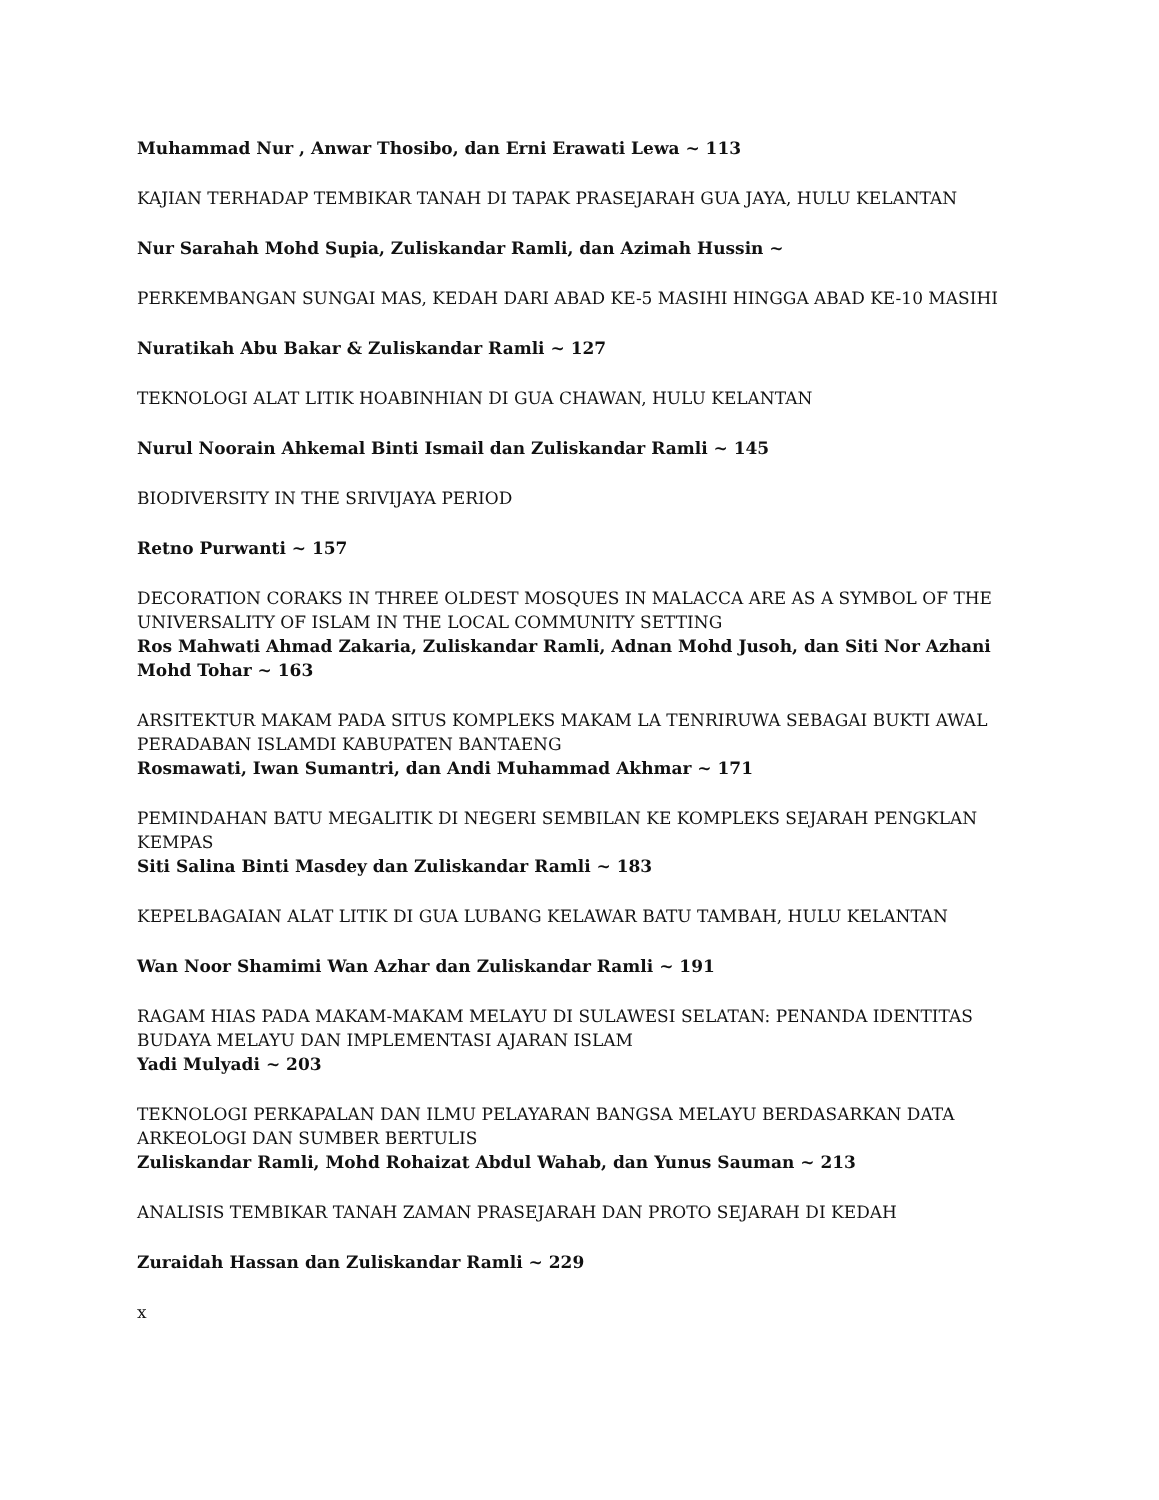Muhammad Nur , Anwar Thosibo, dan Erni Erawati Lewa ~ 113
KAJIAN TERHADAP TEMBIKAR TANAH DI TAPAK PRASEJARAH GUA JAYA, HULU KELANTAN
Nur Sarahah Mohd Supia, Zuliskandar Ramli, dan Azimah Hussin ~
PERKEMBANGAN SUNGAI MAS, KEDAH DARI ABAD KE-5 MASIHI HINGGA ABAD KE-10 MASIHI
Nuratikah Abu Bakar & Zuliskandar Ramli ~ 127
TEKNOLOGI ALAT LITIK HOABINHIAN DI GUA CHAWAN, HULU KELANTAN
Nurul Noorain Ahkemal Binti Ismail dan Zuliskandar Ramli ~ 145
BIODIVERSITY IN THE SRIVIJAYA PERIOD
Retno Purwanti ~ 157
DECORATION CORAKS IN THREE OLDEST MOSQUES IN MALACCA ARE AS A SYMBOL OF THE UNIVERSALITY OF ISLAM IN THE LOCAL COMMUNITY SETTING
Ros Mahwati Ahmad Zakaria, Zuliskandar Ramli, Adnan Mohd Jusoh, dan Siti Nor Azhani Mohd Tohar ~ 163
ARSITEKTUR MAKAM PADA SITUS KOMPLEKS MAKAM LA TENRIRUWA SEBAGAI BUKTI AWAL PERADABAN ISLAMDI KABUPATEN BANTAENG
Rosmawati, Iwan Sumantri, dan Andi Muhammad Akhmar ~ 171
PEMINDAHAN BATU MEGALITIK DI NEGERI SEMBILAN KE KOMPLEKS SEJARAH PENGKLAN KEMPAS
Siti Salina Binti Masdey dan Zuliskandar Ramli ~ 183
KEPELBAGAIAN ALAT LITIK DI GUA LUBANG KELAWAR BATU TAMBAH, HULU KELANTAN
Wan Noor Shamimi Wan Azhar dan Zuliskandar Ramli ~ 191
RAGAM HIAS PADA MAKAM-MAKAM MELAYU DI SULAWESI SELATAN: PENANDA IDENTITAS BUDAYA MELAYU DAN IMPLEMENTASI AJARAN ISLAM
Yadi Mulyadi ~ 203
TEKNOLOGI PERKAPALAN DAN ILMU PELAYARAN BANGSA MELAYU BERDASARKAN DATA ARKEOLOGI DAN SUMBER BERTULIS
Zuliskandar Ramli, Mohd Rohaizat Abdul Wahab, dan Yunus Sauman ~ 213
ANALISIS TEMBIKAR TANAH ZAMAN PRASEJARAH DAN PROTO SEJARAH DI KEDAH
Zuraidah Hassan dan Zuliskandar Ramli ~ 229
x